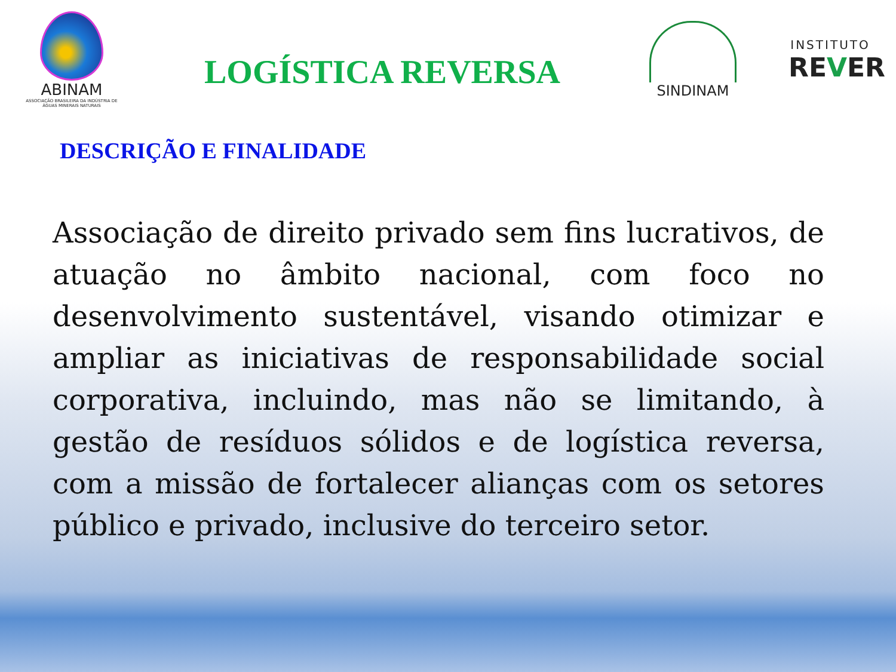ABINAM
ASSOCIAÇÃO BRASILEIRA DA INDÚSTRIA DE ÁGUAS MINERAIS NATURAIS
LOGÍSTICA REVERSA
SINDINAM
INSTITUTO
REVER
DESCRIÇÃO E FINALIDADE
Associação de direito privado sem fins lucrativos, de atuação no âmbito nacional, com foco no desenvolvimento sustentável, visando otimizar e ampliar as iniciativas de responsabilidade social corporativa, incluindo, mas não se limitando, à gestão de resíduos sólidos e de logística reversa, com a missão de fortalecer alianças com os setores público e privado, inclusive do terceiro setor.